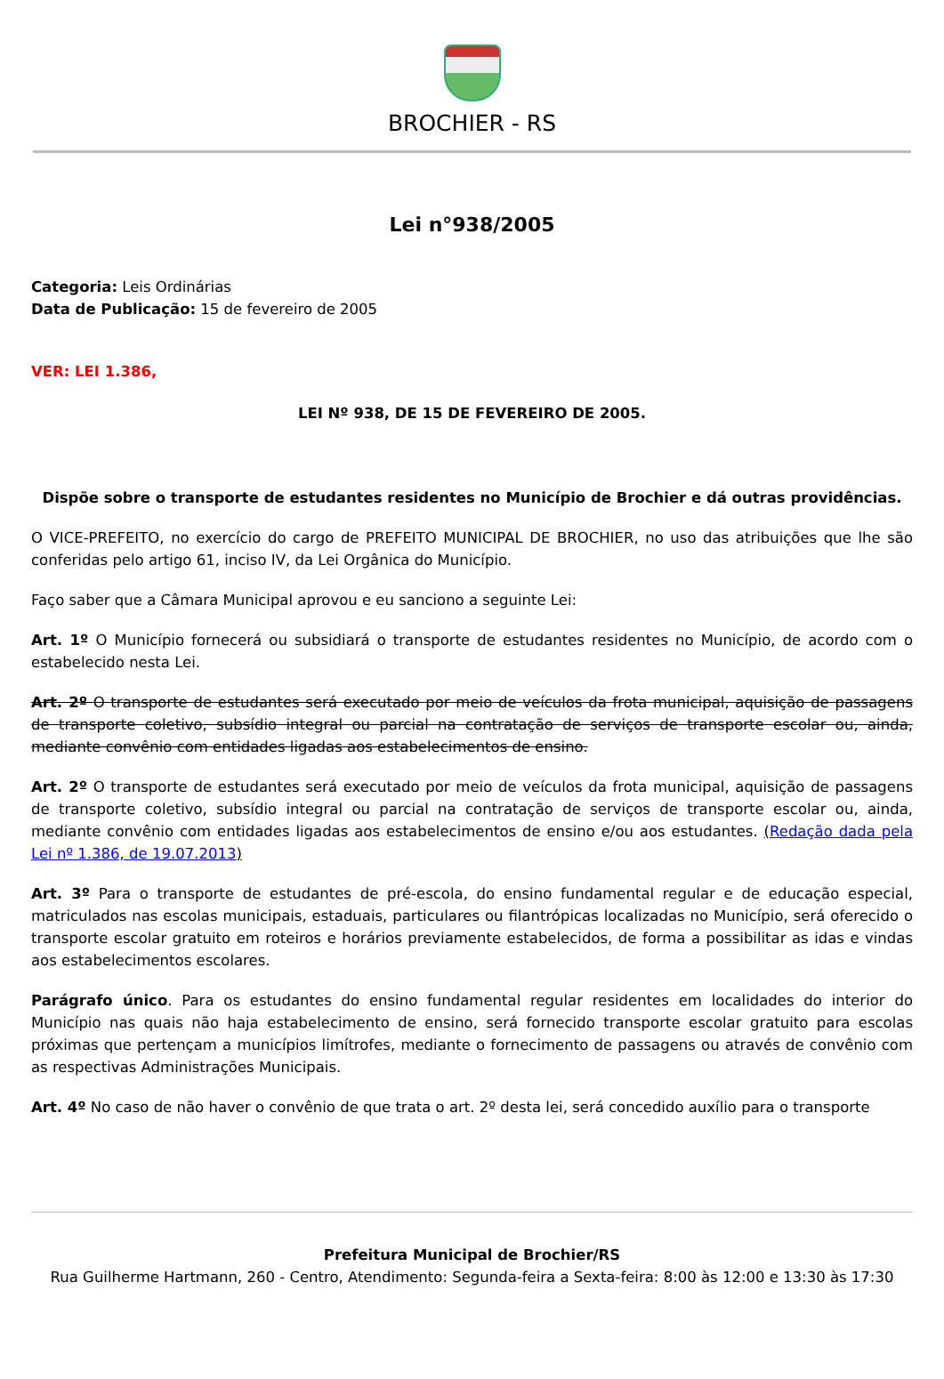BROCHIER - RS
Lei n°938/2005
Categoria: Leis Ordinárias
Data de Publicação: 15 de fevereiro de 2005
VER: LEI 1.386,
LEI Nº 938, DE 15 DE FEVEREIRO DE 2005.
Dispõe sobre o transporte de estudantes residentes no Município de Brochier e dá outras providências.
O VICE-PREFEITO, no exercício do cargo de PREFEITO MUNICIPAL DE BROCHIER, no uso das atribuições que lhe são conferidas pelo artigo 61, inciso IV, da Lei Orgânica do Município.
Faço saber que a Câmara Municipal aprovou e eu sanciono a seguinte Lei:
Art. 1º O Município fornecerá ou subsidiará o transporte de estudantes residentes no Município, de acordo com o estabelecido nesta Lei.
Art. 2º O transporte de estudantes será executado por meio de veículos da frota municipal, aquisição de passagens de transporte coletivo, subsídio integral ou parcial na contratação de serviços de transporte escolar ou, ainda, mediante convênio com entidades ligadas aos estabelecimentos de ensino.
Art. 2º O transporte de estudantes será executado por meio de veículos da frota municipal, aquisição de passagens de transporte coletivo, subsídio integral ou parcial na contratação de serviços de transporte escolar ou, ainda, mediante convênio com entidades ligadas aos estabelecimentos de ensino e/ou aos estudantes. (Redação dada pela Lei nº 1.386, de 19.07.2013)
Art. 3º Para o transporte de estudantes de pré-escola, do ensino fundamental regular e de educação especial, matriculados nas escolas municipais, estaduais, particulares ou filantrópicas localizadas no Município, será oferecido o transporte escolar gratuito em roteiros e horários previamente estabelecidos, de forma a possibilitar as idas e vindas aos estabelecimentos escolares.
Parágrafo único. Para os estudantes do ensino fundamental regular residentes em localidades do interior do Município nas quais não haja estabelecimento de ensino, será fornecido transporte escolar gratuito para escolas próximas que pertençam a municípios limítrofes, mediante o fornecimento de passagens ou através de convênio com as respectivas Administrações Municipais.
Art. 4º No caso de não haver o convênio de que trata o art. 2º desta lei, será concedido auxílio para o transporte
Prefeitura Municipal de Brochier/RS
Rua Guilherme Hartmann, 260 - Centro, Atendimento: Segunda-feira a Sexta-feira: 8:00 às 12:00 e 13:30 às 17:30